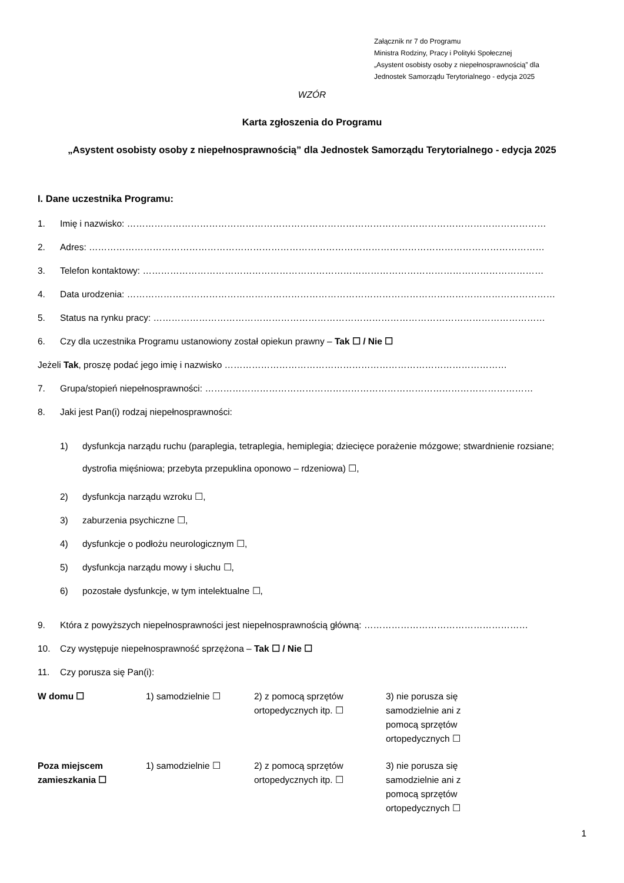Załącznik nr 7 do Programu
Ministra Rodziny, Pracy i Polityki Społecznej
„Asystent osobisty osoby z niepełnosprawnością” dla
Jednostek Samorządu Terytorialnego - edycja 2025
WZÓR
Karta zgłoszenia do Programu
„Asystent osobisty osoby z niepełnosprawnością” dla Jednostek Samorządu Terytorialnego - edycja 2025
I. Dane uczestnika Programu:
1. Imię i nazwisko: …………………………………………………………………………………………………………………………
2. Adres: ……………………………………………………………………………………………………………………………………
3. Telefon kontaktowy: ……………………………………………………………………………………………………………………
4. Data urodzenia: ……………………………………………………………………………………………………………………………
5. Status na rynku pracy: …………………………………………………………………………………………………………………
6. Czy dla uczestnika Programu ustanowiony został opiekun prawny – Tak ☐ / Nie ☐
Jeżeli Tak, proszę podać jego imię i nazwisko …………………………………………………………………………………
7. Grupa/stopień niepełnosprawności: ………………………………………………………………………………………………
8. Jaki jest Pan(i) rodzaj niepełnosprawności:
1) dysfunkcja narządu ruchu (paraplegia, tetraplegia, hemiplegia; dziecięce porażenie mózgowe; stwardnienie rozsiane; dystrofia mięśniowa; przebyta przepuklina oponowo – rdzeniowa) ☐,
2) dysfunkcja narządu wzroku ☐,
3) zaburzenia psychiczne ☐,
4) dysfunkcje o podłożu neurologicznym ☐,
5) dysfunkcja narządu mowy i słuchu ☐,
6) pozostałe dysfunkcje, w tym intelektualne ☐,
9. Która z powyższych niepełnosprawności jest niepełnosprawnością główną: ………………………………………………
10. Czy występuje niepełnosprawność sprzężona – Tak ☐ / Nie ☐
11. Czy porusza się Pan(i):
| W domu ☐ | 1) samodzielnie ☐ | 2) z pomocą sprzętów ortopedycznych itp. ☐ | 3) nie porusza się samodzielnie ani z pomocą sprzętów ortopedycznych ☐ |
| Poza miejscem zamieszkania ☐ | 1) samodzielnie ☐ | 2) z pomocą sprzętów ortopedycznych itp. ☐ | 3) nie porusza się samodzielnie ani z pomocą sprzętów ortopedycznych ☐ |
1